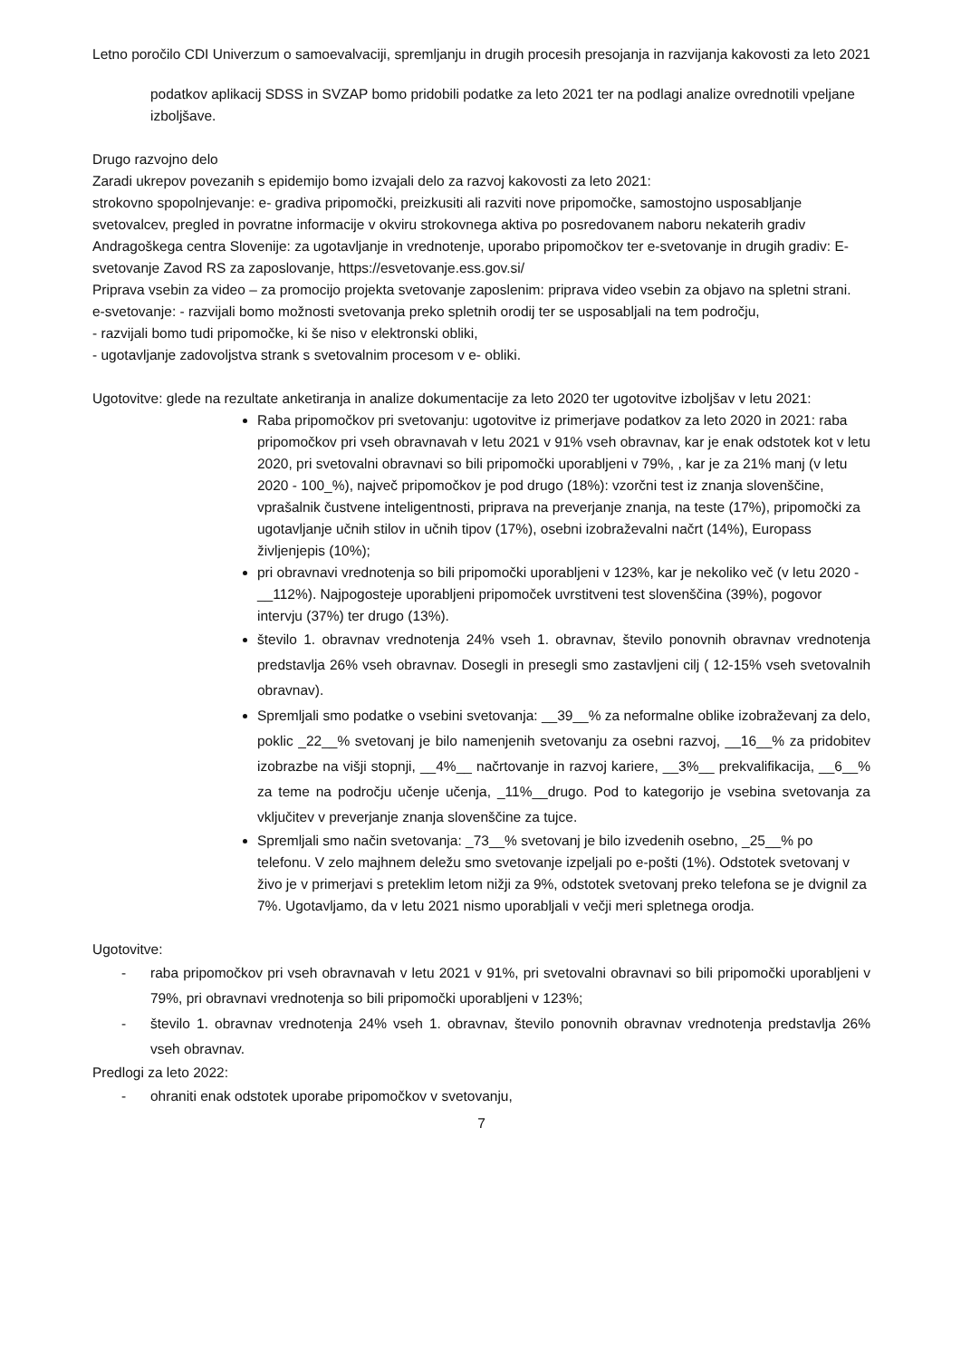Letno poročilo CDI Univerzum o samoevalvaciji, spremljanju in drugih procesih presojanja in razvijanja kakovosti za leto 2021
podatkov aplikacij SDSS in SVZAP bomo pridobili podatke za leto 2021 ter na podlagi analize ovrednotili vpeljane izboljšave.
Drugo razvojno delo
Zaradi ukrepov povezanih s epidemijo bomo izvajali delo za razvoj kakovosti za leto 2021:
strokovno spopolnjevanje: e- gradiva pripomočki, preizkusiti ali razviti nove pripomočke, samostojno usposabljanje svetovalcev, pregled in povratne informacije v okviru strokovnega aktiva po posredovanem naboru nekaterih gradiv Andragoškega centra Slovenije: za ugotavljanje in vrednotenje, uporabo pripomočkov ter e-svetovanje in drugih gradiv: E-svetovanje Zavod RS za zaposlovanje, https://esvetovanje.ess.gov.si/
Priprava vsebin za video – za promocijo projekta svetovanje zaposlenim: priprava video vsebin za objavo na spletni strani.
e-svetovanje: - razvijali bomo možnosti svetovanja preko spletnih orodij ter se usposabljali na tem področju,
- razvijali bomo tudi pripomočke, ki še niso v elektronski obliki,
- ugotavljanje zadovoljstva strank s svetovalnim procesom v e- obliki.
Ugotovitve: glede na rezultate anketiranja in analize dokumentacije za leto 2020 ter ugotovitve izboljšav v letu 2021:
Raba pripomočkov pri svetovanju: ugotovitve iz primerjave podatkov za leto 2020 in 2021: raba pripomočkov pri vseh obravnavah v letu 2021 v 91% vseh obravnav, kar je enak odstotek kot v letu 2020, pri svetovalni obravnavi so bili pripomočki uporabljeni v 79%, , kar je za 21% manj (v letu 2020 - 100_%), največ pripomočkov je pod drugo (18%): vzorčni test iz znanja slovenščine, vprašalnik čustvene inteligentnosti, priprava na preverjanje znanja, na teste (17%), pripomočki za ugotavljanje učnih stilov in učnih tipov (17%), osebni izobraževalni načrt (14%), Europass življenjepis (10%);
pri obravnavi vrednotenja so bili pripomočki uporabljeni v 123%, kar je nekoliko več (v letu 2020 - __112%). Najpogosteje uporabljeni pripomoček uvrstitveni test slovenščina (39%), pogovor intervju (37%) ter drugo (13%).
število 1. obravnav vrednotenja 24% vseh 1. obravnav, število ponovnih obravnav vrednotenja predstavlja 26% vseh obravnav. Dosegli in presegli smo zastavljeni cilj ( 12-15% vseh svetovalnih obravnav).
Spremljali smo podatke o vsebini svetovanja: __39__% za neformalne oblike izobraževanj za delo, poklic _22__% svetovanj je bilo namenjenih svetovanju za osebni razvoj, __16__% za pridobitev izobrazbe na višji stopnji, __4%__ načrtovanje in razvoj kariere, __3%__ prekvalifikacija, __6__% za teme na področju učenje učenja, _11%__drugo. Pod to kategorijo je vsebina svetovanja za vključitev v preverjanje znanja slovenščine za tujce.
Spremljali smo način svetovanja: _73__% svetovanj je bilo izvedenih osebno, _25__% po telefonu. V zelo majhnem deležu smo svetovanje izpeljali po e-pošti (1%). Odstotek svetovanj v živo je v primerjavi s preteklim letom nižji za 9%, odstotek svetovanj preko telefona se je dvignil za 7%. Ugotavljamo, da v letu 2021 nismo uporabljali v večji meri spletnega orodja.
Ugotovitve:
- raba pripomočkov pri vseh obravnavah v letu 2021 v 91%, pri svetovalni obravnavi so bili pripomočki uporabljeni v 79%, pri obravnavi vrednotenja so bili pripomočki uporabljeni v 123%;
- število 1. obravnav vrednotenja 24% vseh 1. obravnav, število ponovnih obravnav vrednotenja predstavlja 26% vseh obravnav.
Predlogi za leto 2022:
- ohraniti enak odstotek uporabe pripomočkov v svetovanju,
7